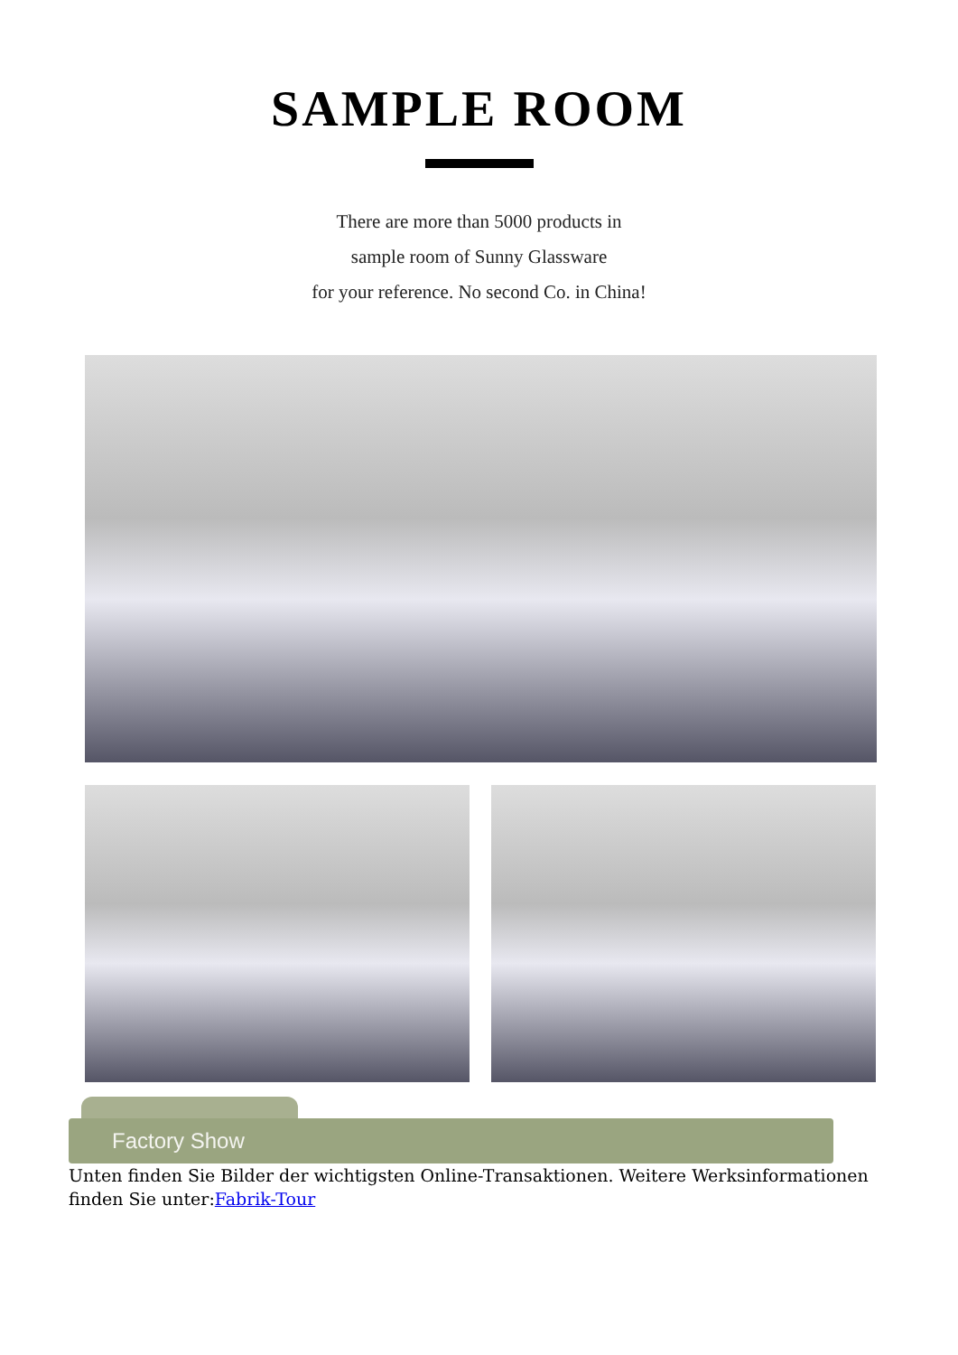SAMPLE ROOM
There are more than 5000 products in
sample room of Sunny Glassware
for your reference. No second Co. in China!
Factory Show
Unten finden Sie Bilder der wichtigsten Online-Transaktionen. Weitere Werksinformationen finden Sie unter:Fabrik-Tour